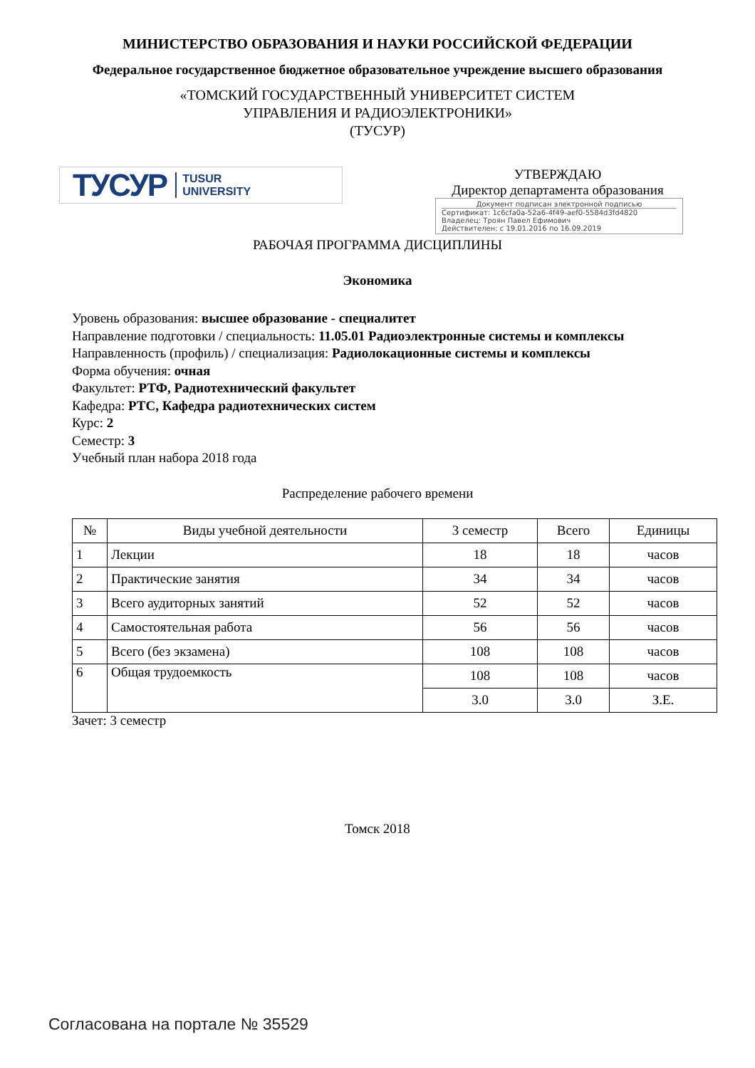МИНИСТЕРСТВО ОБРАЗОВАНИЯ И НАУКИ РОССИЙСКОЙ ФЕДЕРАЦИИ
Федеральное государственное бюджетное образовательное учреждение высшего образования
«ТОМСКИЙ ГОСУДАРСТВЕННЫЙ УНИВЕРСИТЕТ СИСТЕМ
УПРАВЛЕНИЯ И РАДИОЭЛЕКТРОНИКИ»
(ТУСУР)
ТУСУР TUSUR
UNIVERSITY
УТВЕРЖДАЮ
Директор департамента образования
Документ подписан электронной подписью
Сертификат: 1c6cfa0a-52a6-4f49-aef0-5584d3fd4820
Владелец: Троян Павел Ефимович
Действителен: с 19.01.2016 по 16.09.2019
РАБОЧАЯ ПРОГРАММА ДИСЦИПЛИНЫ
Экономика
Уровень образования: высшее образование - специалитет
Направление подготовки / специальность: 11.05.01 Радиоэлектронные системы и комплексы
Направленность (профиль) / специализация: Радиолокационные системы и комплексы
Форма обучения: очная
Факультет: РТФ, Радиотехнический факультет
Кафедра: РТС, Кафедра радиотехнических систем
Курс: 2
Семестр: 3
Учебный план набора 2018 года
Распределение рабочего времени
| № | Виды учебной деятельности | 3 семестр | Всего | Единицы |
| --- | --- | --- | --- | --- |
| 1 | Лекции | 18 | 18 | часов |
| 2 | Практические занятия | 34 | 34 | часов |
| 3 | Всего аудиторных занятий | 52 | 52 | часов |
| 4 | Самостоятельная работа | 56 | 56 | часов |
| 5 | Всего (без экзамена) | 108 | 108 | часов |
| 6 | Общая трудоемкость | 108 | 108 | часов |
| | | 3.0 | 3.0 | З.Е. |
Зачет: 3 семестр
Томск 2018
Согласована на портале № 35529